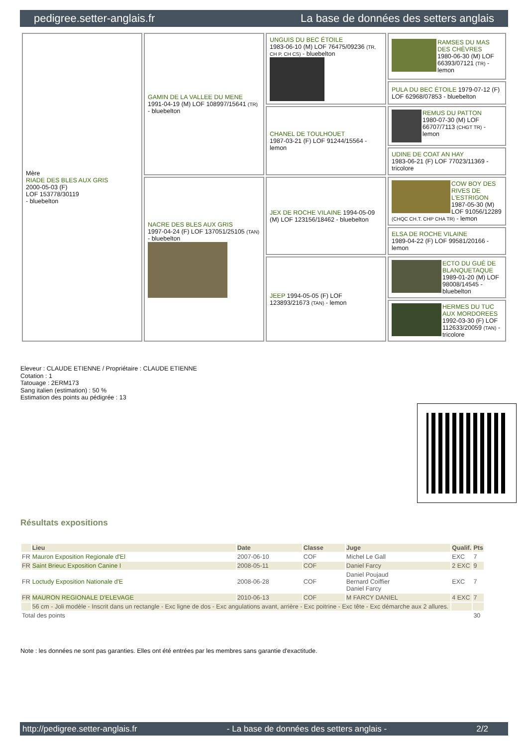pedigree.setter-anglais.fr La base de données des setters anglais
| Mère RIADE DES BLES AUX GRIS 2000-05-03 (F) LOF 153778/30119 - bluebelton | GAMIN DE LA VALLEE DU MENE 1991-04-19 (M) LOF 108997/15641 (TR) - bluebelton | UNGUIS DU BEC ÉTOILE 1983-06-10 (M) LOF 76475/09236 (TR, CH P, CH CS) - bluebelton | RAMSES DU MAS DES CHÈVRES 1980-06-30 (M) LOF 66393/07121 (TR) - lemon |
| | | | PULA DU BEC ÉTOILE 1979-07-12 (F) LOF 62968/07853 - bluebelton |
| | | CHANEL DE TOULHOUET 1987-03-21 (F) LOF 91244/15564 - lemon | REMUS DU PATTON 1980-07-30 (M) LOF 66707/7113 (CHGT TR) - lemon |
| | | | UDINE DE COAT AN HAY 1983-06-21 (F) LOF 77023/11369 - tricolore |
| | NACRE DES BLES AUX GRIS 1997-04-24 (F) LOF 137051/25105 (TAN) - bluebelton | JEX DE ROCHE VILAINE 1994-05-09 (M) LOF 123156/18462 - bluebelton | COW BOY DES RIVES DE L'ESTRIGON 1987-05-30 (M) LOF 91056/12289 (CHQC CH.T. CHP CHA TR) - lemon |
| | | | ELSA DE ROCHE VILAINE 1989-04-22 (F) LOF 99581/20166 - lemon |
| | | JEEP 1994-05-05 (F) LOF 123893/21673 (TAN) - lemon | ECTO DU GUÉ DE BLANQUETAQUE 1989-01-20 (M) LOF 98008/14545 - bluebelton |
| | | | HERMES DU TUC AUX MORDOREES 1992-03-30 (F) LOF 112633/20059 (TAN) - tricolore |
Eleveur : CLAUDE ETIENNE / Propriétaire : CLAUDE ETIENNE
Cotation : 1
Tatouage : 2ERM173
Sang italien (estimation) : 50 %
Estimation des points au pédigrée : 13
Résultats expositions
| | Lieu | Date | Classe | Juge | Qualif. | Pts |
| --- | --- | --- | --- | --- | --- | --- |
| FR | Mauron Exposition Regionale d'El | 2007-06-10 | COF | Michel Le Gall | EXC | 7 |
| FR | Saint Brieuc Exposition Canine I | 2008-05-11 | COF | Daniel Farcy | 2 EXC | 9 |
| FR | Loctudy Exposition Nationale d'E | 2008-06-28 | COF | Daniel Poujaud Bernard Coiffier Daniel Farcy | EXC | 7 |
| FR | MAURON REGIONALE D'ELEVAGE | 2010-06-13 | COF | M FARCY DANIEL | 4 EXC | 7 |
| | 56 cm - Joli modèle - Inscrit dans un rectangle - Exc ligne de dos - Exc angulations avant, arrière - Exc poitrine - Exc tête - Exc démarche aux 2 allures. | | | | | |
| Total des points | | | | | | 30 |
Note : les données ne sont pas garanties. Elles ont été entrées par les membres sans garantie d'exactitude.
http://pedigree.setter-anglais.fr - La base de données des setters anglais - 2/2